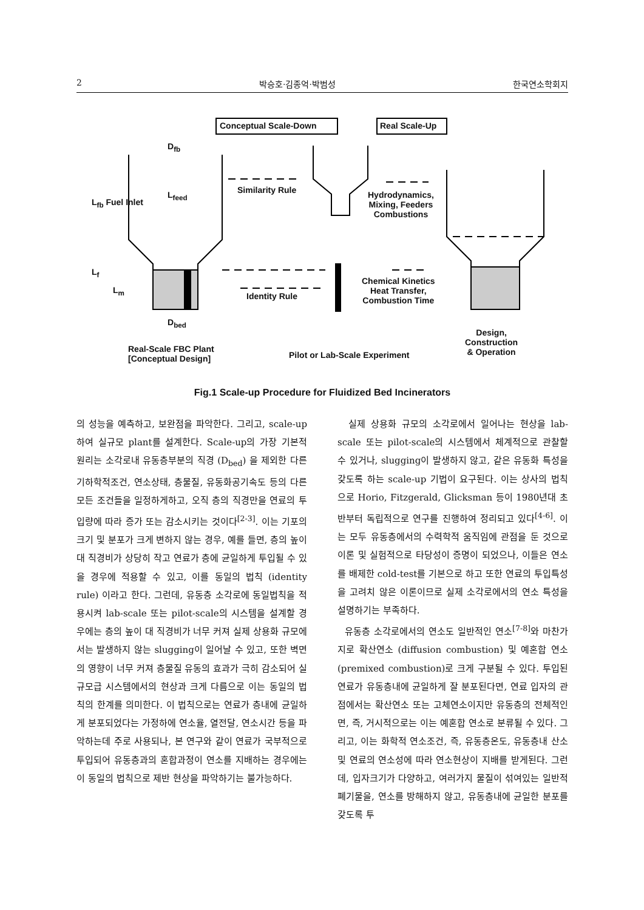2 박승호·김종억·박범성 한국연소학회지
Conceptual Scale-Down Real Scale-Up
D<sub>fb</sub>
L<sub>feed</sub>
L<sub>fb</sub> Fuel Inlet
L<sub>f</sub>
L<sub>m</sub>
D<sub>bed</sub>
Similarity Rule
Identity Rule
Hydrodynamics,
Mixing, Feeders
Combustions
Chemical Kinetics
Heat Transfer,
Combustion Time
Real-Scale FBC Plant
[Conceptual Design]
Pilot or Lab-Scale Experiment
Design,
Construction
& Operation
Fig.1 Scale-up Procedure for Fluidized Bed Incinerators
의 성능을 예측하고, 보완점을 파악한다. 그리고, scale-up하여 실규모 plant를 설계한다. Scale-up의 가장 기본적 원리는 소각로내 유동층부분의 직경 (D<sub>bed</sub>) 을 제외한 다른 기하학적조건, 연소상태, 층물질, 유동화공기속도 등의 다른 모든 조건들을 일정하게하고, 오직 층의 직경만을 연료의 투입량에 따라 증가 또는 감소시키는 것이다<sup>[2-3]</sup>. 이는 기포의 크기 및 분포가 크게 변하지 않는 경우, 예를 들면, 층의 높이 대 직경비가 상당히 작고 연료가 층에 균일하게 투입될 수 있을 경우에 적용할 수 있고, 이를 동일의 법칙 (identity rule) 이라고 한다. 그런데, 유동층 소각로에 동일법칙을 적용시켜 lab-scale 또는 pilot-scale의 시스템을 설계할 경우에는 층의 높이 대 직경비가 너무 커져 실제 상용화 규모에서는 발생하지 않는 slugging이 일어날 수 있고, 또한 벽면의 영향이 너무 커져 층물질 유동의 효과가 극히 감소되어 실규모급 시스템에서의 현상과 크게 다름으로 이는 동일의 법칙의 한계를 의미한다. 이 법칙으로는 연료가 층내에 균일하게 분포되었다는 가정하에 연소율, 열전달, 연소시간 등을 파악하는데 주로 사용되나, 본 연구와 같이 연료가 국부적으로 투입되어 유동층과의 혼합과정이 연소를 지배하는 경우에는 이 동일의 법칙으로 제반 현상을 파악하기는 불가능하다.
실제 상용화 규모의 소각로에서 일어나는 현상을 lab-scale 또는 pilot-scale의 시스템에서 체계적으로 관찰할 수 있거나, slugging이 발생하지 않고, 같은 유동화 특성을 갖도록 하는 scale-up 기법이 요구된다. 이는 상사의 법칙으로 Horio, Fitzgerald, Glicksman 등이 1980년대 초반부터 독립적으로 연구를 진행하여 정리되고 있다<sup>[4-6]</sup>. 이는 모두 유동층에서의 수력학적 움직임에 관점을 둔 것으로 이론 및 실험적으로 타당성이 증명이 되었으나, 이들은 연소를 배제한 cold-test를 기본으로 하고 또한 연료의 투입특성을 고려치 않은 이론이므로 실제 소각로에서의 연소 특성을 설명하기는 부족하다.
유동층 소각로에서의 연소도 일반적인 연소<sup>[7-8]</sup>와 마찬가지로 확산연소 (diffusion combustion) 및 예혼합 연소 (premixed combustion)로 크게 구분될 수 있다. 투입된 연료가 유동층내에 균일하게 잘 분포된다면, 연료 입자의 관점에서는 확산연소 또는 고체연소이지만 유동층의 전체적인 면, 즉, 거시적으로는 이는 예혼합 연소로 분류될 수 있다. 그리고, 이는 화학적 연소조건, 즉, 유동층온도, 유동층내 산소 및 연료의 연소성에 따라 연소현상이 지배를 받게된다. 그런데, 입자크기가 다양하고, 여러가지 물질이 섞여있는 일반적 폐기물을, 연소를 방해하지 않고, 유동층내에 균일한 분포를 갖도록 투